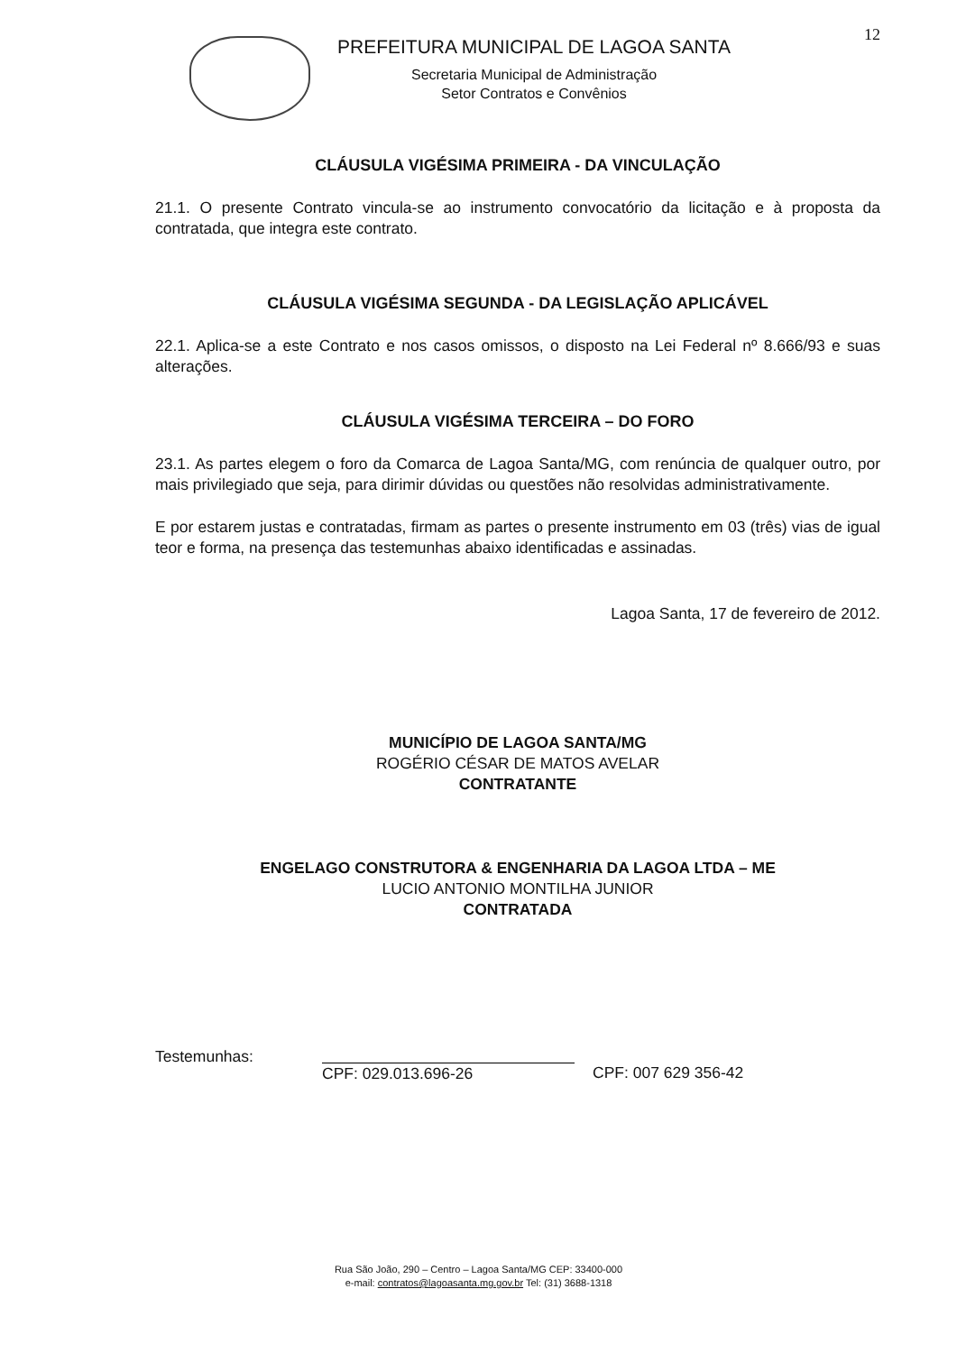12
PREFEITURA MUNICIPAL DE LAGOA SANTA
Secretaria Municipal de Administração
Setor Contratos e Convênios
CLÁUSULA VIGÉSIMA PRIMEIRA - DA VINCULAÇÃO
21.1. O presente Contrato vincula-se ao instrumento convocatório da licitação e à proposta da contratada, que integra este contrato.
CLÁUSULA VIGÉSIMA SEGUNDA - DA LEGISLAÇÃO APLICÁVEL
22.1. Aplica-se a este Contrato e nos casos omissos, o disposto na Lei Federal nº 8.666/93 e suas alterações.
CLÁUSULA VIGÉSIMA TERCEIRA – DO FORO
23.1. As partes elegem o foro da Comarca de Lagoa Santa/MG, com renúncia de qualquer outro, por mais privilegiado que seja, para dirimir dúvidas ou questões não resolvidas administrativamente.
E por estarem justas e contratadas, firmam as partes o presente instrumento em 03 (três) vias de igual teor e forma, na presença das testemunhas abaixo identificadas e assinadas.
Lagoa Santa, 17 de fevereiro de 2012.
MUNICÍPIO DE LAGOA SANTA/MG
ROGÉRIO CÉSAR DE MATOS AVELAR
CONTRATANTE
ENGELAGO CONSTRUTORA & ENGENHARIA DA LAGOA LTDA – ME
LUCIO ANTONIO MONTILHA JUNIOR
CONTRATADA
Testemunhas:
CPF: 029.013.696-26 CPF: 007 629 356-42
Rua São João, 290 – Centro – Lagoa Santa/MG CEP: 33400-000
e-mail: contratos@lagoasanta.mg.gov.br Tel: (31) 3688-1318